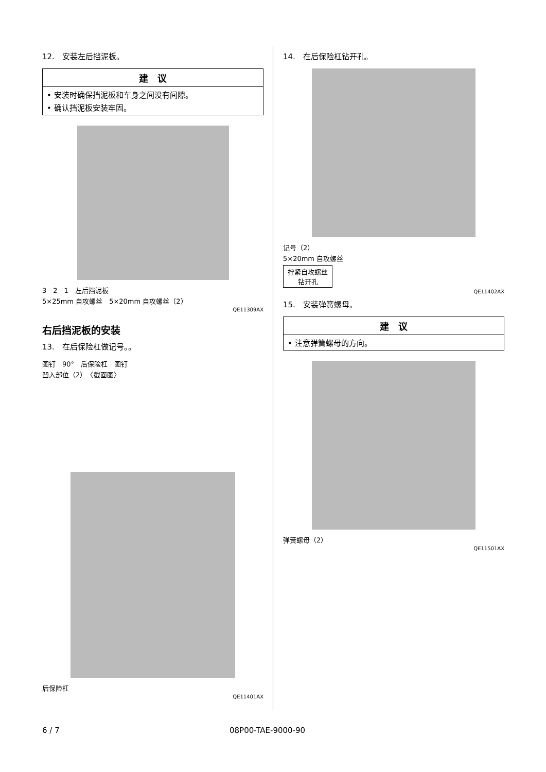12.　安装左后挡泥板。
建　议
• 安装时确保挡泥板和车身之间没有间隙。
• 确认挡泥板安装牢固。
3　2　1　左后挡泥板
5×25mm 自攻螺丝　5×20mm 自攻螺丝（2）
QE11309AX
右后挡泥板的安装
13.　在后保险杠做记号。。
图钉　90°　后保险杠　图钉
凹入部位（2）　〈截面图〉
后保险杠
QE11401AX
14.　在后保险杠钻开孔。
记号（2）
5×20mm 自攻螺丝
拧紧自攻螺丝
钻开孔
QE11402AX
15.　安装弹簧螺母。
建　议
• 注意弹簧螺母的方向。
弹簧螺母（2）
QE11501AX
6 / 7 08P00-TAE-9000-90